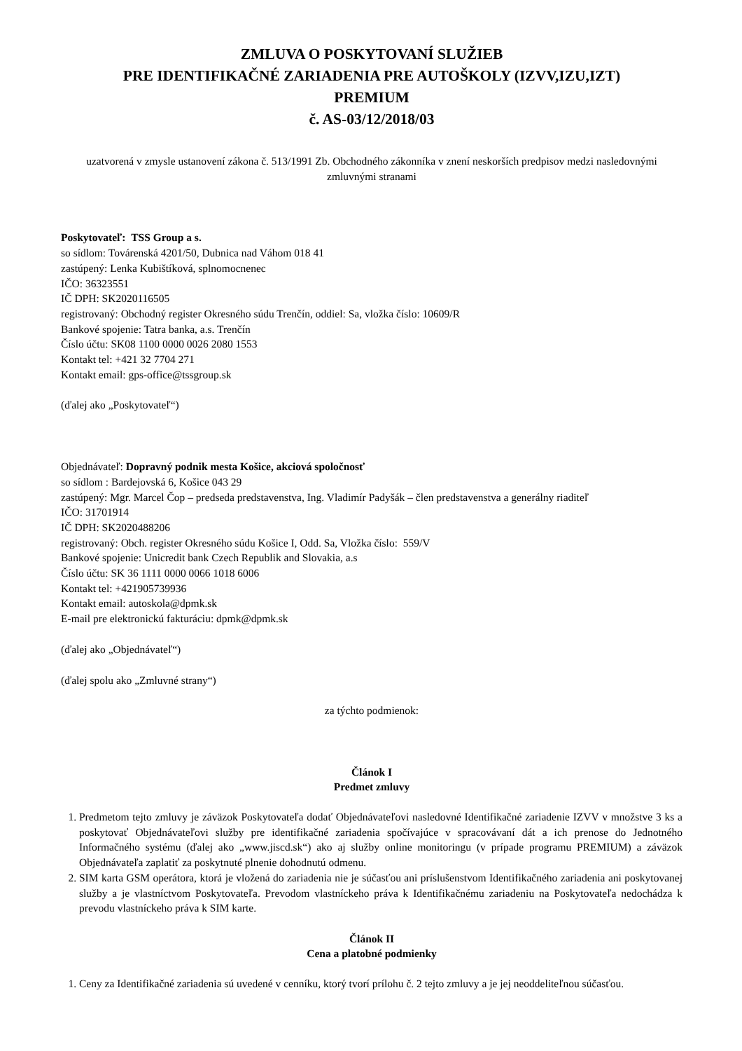ZMLUVA O POSKYTOVANÍ SLUŽIEB
PRE IDENTIFIKAČNÉ ZARIADENIA PRE AUTOŠKOLY (IZVV,IZU,IZT)
PREMIUM
č. AS-03/12/2018/03
uzatvorená v zmysle ustanovení zákona č. 513/1991 Zb. Obchodného zákonníka v znení neskorších predpisov medzi nasledovnými zmluvnými stranami
Poskytovateľ: TSS Group a s.
so sídlom: Továrenská 4201/50, Dubnica nad Váhom 018 41
zastúpený: Lenka Kubištíková, splnomocnenec
IČO: 36323551
IČ DPH: SK2020116505
registrovaný: Obchodný register Okresného súdu Trenčín, oddiel: Sa, vložka číslo: 10609/R
Bankové spojenie: Tatra banka, a.s. Trenčín
Číslo účtu: SK08 1100 0000 0026 2080 1553
Kontakt tel: +421 32 7704 271
Kontakt email: gps-office@tssgroup.sk
(ďalej ako „Poskytovateľ“)
Objednávateľ: Dopravný podnik mesta Košice, akciová spoločnosť
so sídlom : Bardejovská 6, Košice 043 29
zastúpený: Mgr. Marcel Čop – predseda predstavenstva, Ing. Vladimír Padyšák – člen predstavenstva a generálny riaditeľ
IČO: 31701914
IČ DPH: SK2020488206
registrovaný: Obch. register Okresného súdu Košice I, Odd. Sa, Vložka číslo: 559/V
Bankové spojenie: Unicredit bank Czech Republik and Slovakia, a.s
Číslo účtu: SK 36 1111 0000 0066 1018 6006
Kontakt tel: +421905739936
Kontakt email: autoskola@dpmk.sk
E-mail pre elektronickú fakturáciu: dpmk@dpmk.sk
(ďalej ako „Objednávateľ“)
(ďalej spolu ako „Zmluvné strany“)
za týchto podmienok:
Článok I
Predmet zmluvy
1. Predmetom tejto zmluvy je záväzok Poskytovateľa dodať Objednávateľovi nasledovné Identifikačné zariadenie IZVV v množstve 3 ks a poskytovať Objednávateľovi služby pre identifikačné zariadenia spočívajúce v spracovávaní dát a ich prenose do Jednotného Informačného systému (ďalej ako „www.jiscd.sk“) ako aj služby online monitoringu (v prípade programu PREMIUM) a záväzok Objednávateľa zaplatiť za poskytnuté plnenie dohodnutú odmenu.
2. SIM karta GSM operátora, ktorá je vložená do zariadenia nie je súčasťou ani príslušenstvom Identifikačného zariadenia ani poskytovanej služby a je vlastníctvom Poskytovateľa. Prevodom vlastníckeho práva k Identifikačnému zariadeniu na Poskytovateľa nedochádza k prevodu vlastníckeho práva k SIM karte.
Článok II
Cena a platobné podmienky
1. Ceny za Identifikačné zariadenia sú uvedené v cenníku, ktorý tvorí prílohu č. 2 tejto zmluvy a je jej neoddeliteľnou súčasťou.